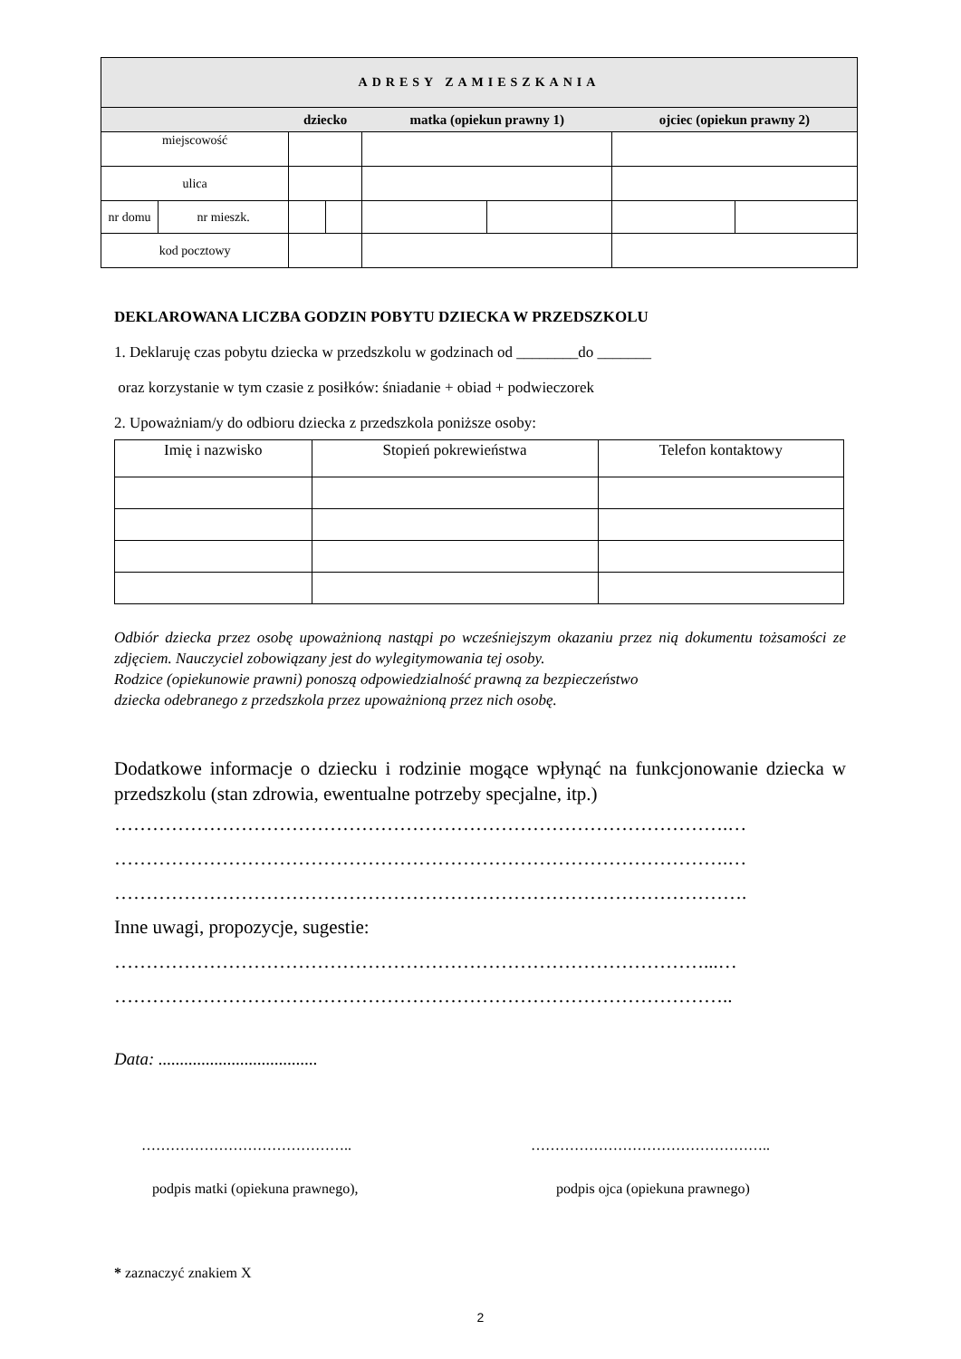| ADRESY ZAMIESZKANIA | | | | | | | |
| --- | --- | --- | --- | --- | --- | --- | --- |
| | | dziecko | | matka (opiekun prawny 1) | | ojciec (opiekun prawny 2) | |
| miejscowość | | | | | | | |
| ulica | | | | | | | |
| nr domu | nr mieszk. | | | | | | |
| kod pocztowy | | | | | | | |
DEKLAROWANA LICZBA GODZIN POBYTU DZIECKA W PRZEDSZKOLU
1. Deklaruję czas pobytu dziecka w przedszkolu w godzinach od ________do _______
oraz korzystanie w tym czasie z posiłków: śniadanie + obiad + podwieczorek
2. Upoważniam/y do odbioru dziecka z przedszkola poniższe osoby:
| Imię i nazwisko | Stopień pokrewieństwa | Telefon kontaktowy |
Odbiór dziecka przez osobę upoważnioną nastąpi po wcześniejszym okazaniu przez nią dokumentu tożsamości ze zdjęciem. Nauczyciel zobowiązany jest do wylegitymowania tej osoby.
Rodzice (opiekunowie prawni) ponoszą odpowiedzialność prawną za bezpieczeństwo
dziecka odebranego z przedszkola przez upoważnioną przez nich osobę.
Dodatkowe informacje o dziecku i rodzinie mogące wpłynąć na funkcjonowanie dziecka w przedszkolu (stan zdrowia, ewentualne potrzeby specjalne, itp.)
…………………………………………………………………………………….…
…………………………………………………………………………………….…
……………………………………………………………………………………….
Inne uwagi, propozycje, sugestie:
…………………………………………………………………………………...…
……………………………………………………………………………………..
Data: .....................................
……………………………………..
podpis matki (opiekuna prawnego),
…………………………………………..
podpis ojca (opiekuna prawnego)
* zaznaczyć znakiem X
2